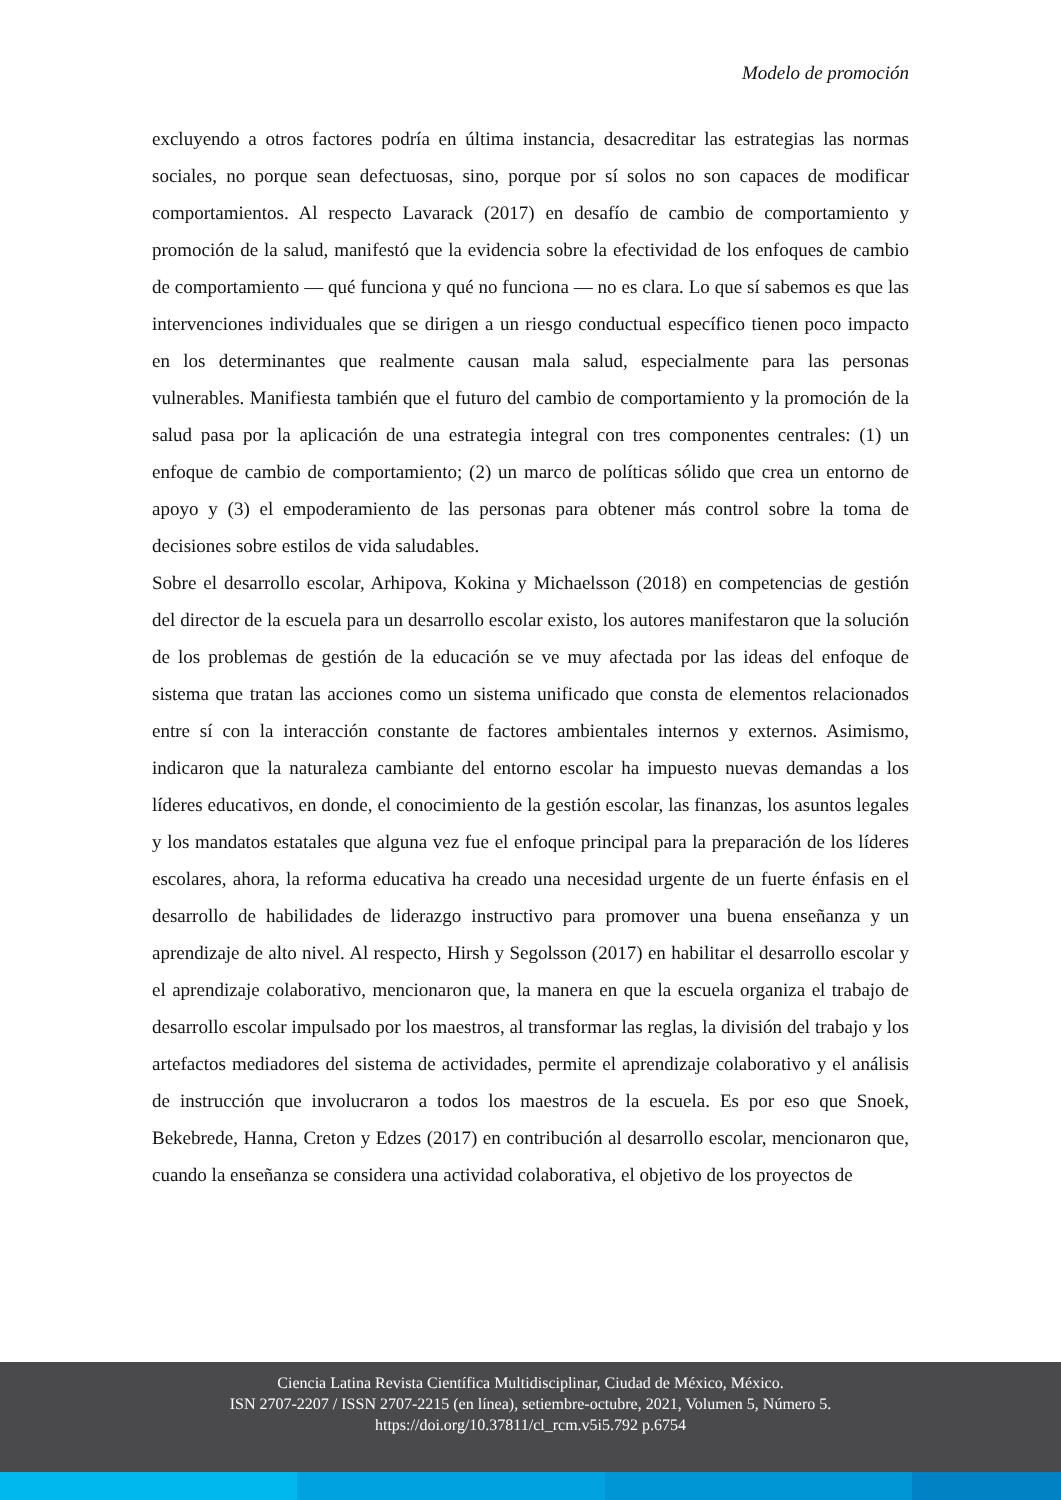Modelo de promoción
excluyendo a otros factores podría en última instancia, desacreditar las estrategias las normas sociales, no porque sean defectuosas, sino, porque por sí solos no son capaces de modificar comportamientos. Al respecto Lavarack (2017) en desafío de cambio de comportamiento y promoción de la salud, manifestó que la evidencia sobre la efectividad de los enfoques de cambio de comportamiento — qué funciona y qué no funciona — no es clara. Lo que sí sabemos es que las intervenciones individuales que se dirigen a un riesgo conductual específico tienen poco impacto en los determinantes que realmente causan mala salud, especialmente para las personas vulnerables. Manifiesta también que el futuro del cambio de comportamiento y la promoción de la salud pasa por la aplicación de una estrategia integral con tres componentes centrales: (1) un enfoque de cambio de comportamiento; (2) un marco de políticas sólido que crea un entorno de apoyo y (3) el empoderamiento de las personas para obtener más control sobre la toma de decisiones sobre estilos de vida saludables.
Sobre el desarrollo escolar, Arhipova, Kokina y Michaelsson (2018) en competencias de gestión del director de la escuela para un desarrollo escolar existo, los autores manifestaron que la solución de los problemas de gestión de la educación se ve muy afectada por las ideas del enfoque de sistema que tratan las acciones como un sistema unificado que consta de elementos relacionados entre sí con la interacción constante de factores ambientales internos y externos. Asimismo, indicaron que la naturaleza cambiante del entorno escolar ha impuesto nuevas demandas a los líderes educativos, en donde, el conocimiento de la gestión escolar, las finanzas, los asuntos legales y los mandatos estatales que alguna vez fue el enfoque principal para la preparación de los líderes escolares, ahora, la reforma educativa ha creado una necesidad urgente de un fuerte énfasis en el desarrollo de habilidades de liderazgo instructivo para promover una buena enseñanza y un aprendizaje de alto nivel. Al respecto, Hirsh y Segolsson (2017) en habilitar el desarrollo escolar y el aprendizaje colaborativo, mencionaron que, la manera en que la escuela organiza el trabajo de desarrollo escolar impulsado por los maestros, al transformar las reglas, la división del trabajo y los artefactos mediadores del sistema de actividades, permite el aprendizaje colaborativo y el análisis de instrucción que involucraron a todos los maestros de la escuela. Es por eso que Snoek, Bekebrede, Hanna, Creton y Edzes (2017) en contribución al desarrollo escolar, mencionaron que, cuando la enseñanza se considera una actividad colaborativa, el objetivo de los proyectos de
Ciencia Latina Revista Científica Multidisciplinar, Ciudad de México, México.
ISN 2707-2207 / ISSN 2707-2215 (en línea), setiembre-octubre, 2021, Volumen 5, Número 5.
https://doi.org/10.37811/cl_rcm.v5i5.792 p.6754